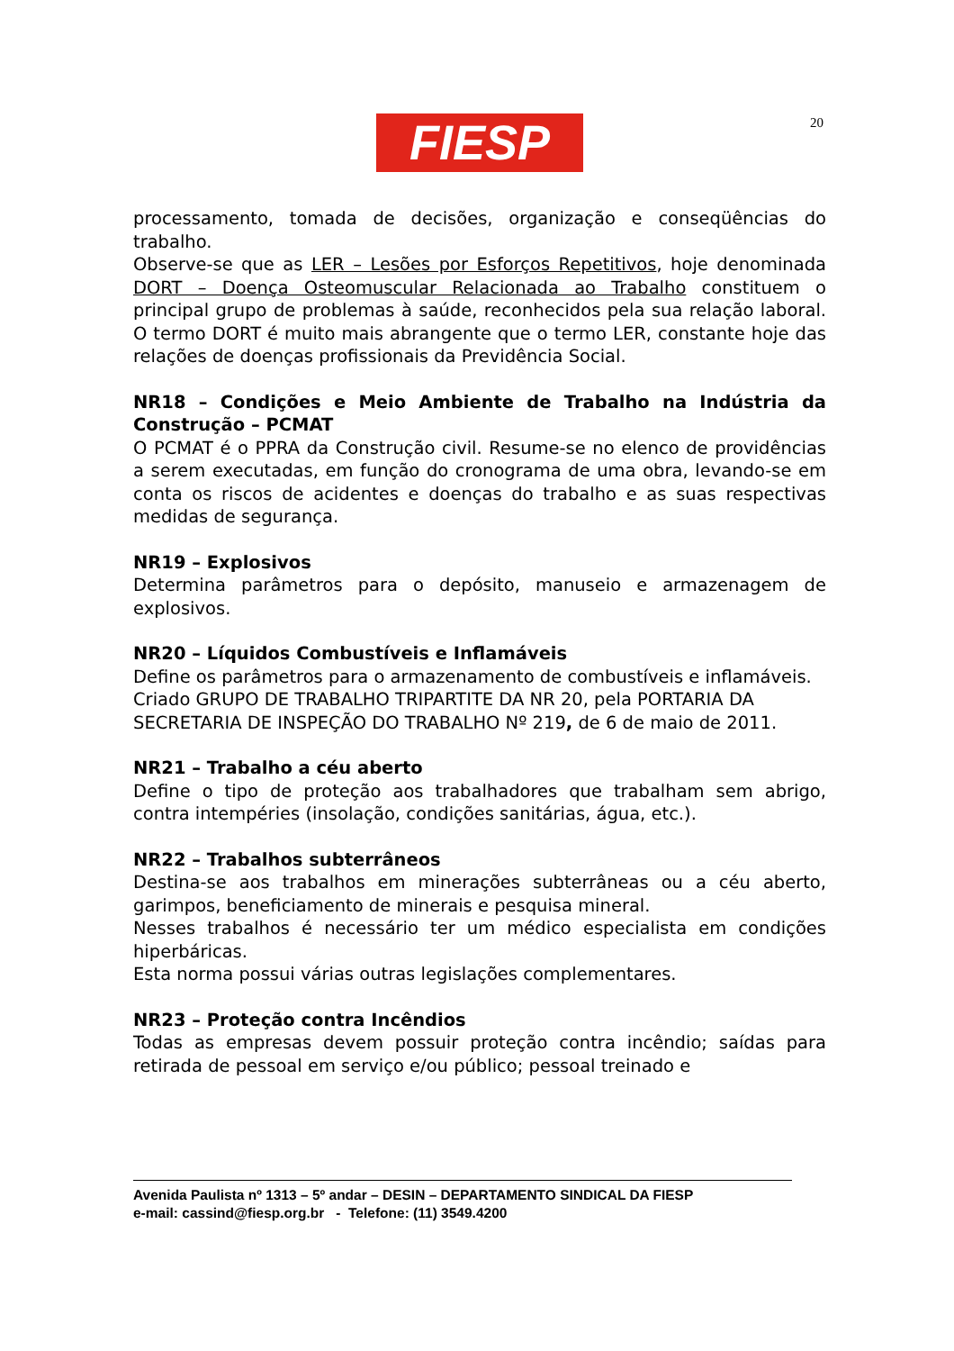FIESP 20
processamento, tomada de decisões, organização e conseqüências do trabalho.
Observe-se que as LER – Lesões por Esforços Repetitivos, hoje denominada DORT – Doença Osteomuscular Relacionada ao Trabalho constituem o principal grupo de problemas à saúde, reconhecidos pela sua relação laboral. O termo DORT é muito mais abrangente que o termo LER, constante hoje das relações de doenças profissionais da Previdência Social.
NR18 – Condições e Meio Ambiente de Trabalho na Indústria da Construção – PCMAT
O PCMAT é o PPRA da Construção civil. Resume-se no elenco de providências a serem executadas, em função do cronograma de uma obra, levando-se em conta os riscos de acidentes e doenças do trabalho e as suas respectivas medidas de segurança.
NR19 – Explosivos
Determina parâmetros para o depósito, manuseio e armazenagem de explosivos.
NR20 – Líquidos Combustíveis e Inflamáveis
Define os parâmetros para o armazenamento de combustíveis e inflamáveis.
Criado GRUPO DE TRABALHO TRIPARTITE DA NR 20, pela PORTARIA DA SECRETARIA DE INSPEÇÃO DO TRABALHO Nº 219, de 6 de maio de 2011.
NR21 – Trabalho a céu aberto
Define o tipo de proteção aos trabalhadores que trabalham sem abrigo, contra intempéries (insolação, condições sanitárias, água, etc.).
NR22 – Trabalhos subterrâneos
Destina-se aos trabalhos em minerações subterrâneas ou a céu aberto, garimpos, beneficiamento de minerais e pesquisa mineral.
Nesses trabalhos é necessário ter um médico especialista em condições hiperbáricas.
Esta norma possui várias outras legislações complementares.
NR23 – Proteção contra Incêndios
Todas as empresas devem possuir proteção contra incêndio; saídas para retirada de pessoal em serviço e/ou público; pessoal treinado e
Avenida Paulista nº 1313 – 5º andar – DESIN – DEPARTAMENTO SINDICAL DA FIESP
e-mail: cassind@fiesp.org.br - Telefone: (11) 3549.4200